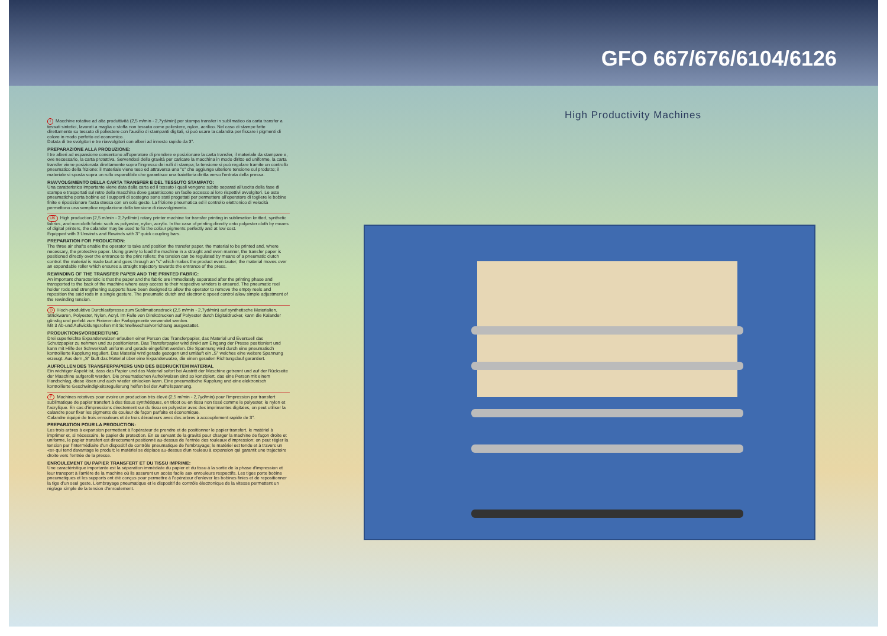GFO 667/676/6104/6126
High Productivity Machines
I Macchine rotative ad alta produttività (2,5 m/min - 2,7yd/min) per stampa transfer in sublimatico da carta transfer a tessuti sintetici, lavorati a maglia o stoffa non tessuta come poliestere, nylon, acrilico. Nel caso di stampe fatte direttamente su tessuto di poliestere con l'ausilio di stampanti digitali, si può usare la calandra per fissare i pigmenti di colore in modo perfetto ed economico.
Dotata di tre svolgitori e tre riavvolgitori con alberi ad innesto rapido da 3".
PREPARAZIONE ALLA PRODUZIONE:
I tre alberi ad espansione consentono all'operatore di prendere e posizionare la carta transfer, il materiale da stampare e, ove necessario, la carta protettiva. Servendosi della gravità per caricare la macchina in modo diritto ed uniforme, la carta transfer viene posizionata direttamente sopra l'ingresso dei rulli di stampa; la tensione si può regolare tramite un controllo pneumatico della frizione: il materiale viene teso ed attraversa una "s" che aggiunge ulteriore tensione sul prodotto; il materiale si sposta sopra un rullo espandibile che garantisce una traiettoria diritta verso l'entrata della pressa.
RIAVVOLGIMENTO DELLA CARTA TRANSFER E DEL TESSUTO STAMPATO:
Una caratteristica importante viene data dalla carta ed il tessuto i quali vengono subito separati all'uscita della fase di stampa e trasportati sul retro della macchina dove garantiscono un facile accesso ai loro rispettivi avvolgitori. Le aste pneumatiche porta bobine ed i supporti di sostegno sono stati progettati per permettere all'operatore di togliere le bobine finite e riposizionare l'asta stessa con un solo gesto. La frizione pneumatica ed il controllo elettronico di velocità permettono una semplice regolazione della tensione di riavvolgimento.
UK High production (2,5 m/min - 2,7yd/min) rotary printer machine for transfer printing in sublimation knitted, synthetic fabrics, and non-cloth fabric such as polyester, nylon, acrylic. In the case of printing directly onto polyester cloth by means of digital printers, the calander may be used to fix the colour pigments perfectly and at low cost.
Equipped with 3 Unwinds and Rewinds with 3" quick coupling bars.
PREPARATION FOR PRODUCTION:
The three air shafts enable the operator to take and position the transfer paper, the material to be printed and, where necessary, the protective paper. Using gravity to load the machine in a straight and even manner, the transfer paper is positioned directly over the entrance to the print rollers; the tension can be regulated by means of a pneumatic clutch control: the material is made taut and goes through an "s" which makes the product even tauter; the material moves over an expandable roller which ensures a straight trajectory towards the entrance of the press.
REWINDING OF THE TRANSFER PAPER AND THE PRINTED FABRIC:
An important characteristic is that the paper and the fabric are immediately separated after the printing phase and transported to the back of the machine where easy access to their respective winders is ensured. The pneumatic reel holder rods and strengthening supports have been designed to allow the operator to remove the empty reels and reposition the said rods in a single gesture. The pneumatic clutch and electronic speed control allow simple adjustment of the rewinding tension.
D Hoch-produktive Durchlaufpresse zum Sublimationsdruck (2,5 m/min - 2,7yd/min) auf synthetische Materialien, Strickwaren, Polyester, Nylon, Acryl. Im Falle von Direktdrucken auf Polyester durch Digitaldrucker, kann die Kalander günstig und perfekt zum Fixieren der Farbpigmente verwendet werden.
Mit 3 Ab-und Aufwicklungsrollen mit Schnellwechselvorrichtung ausgestattet.
PRODUKTIONSVORBEREITUNG
Drei superleichte Expanderwalzen erlauben einer Person das Transferpapier, das Material und Eventuell das Schutzpapier zu nehmen und zu positionieren. Das Transferpapier wird direkt am Eingang der Presse positioniert und kann mit Hilfe der Schwerkraft uniform und gerade eingeführt werden. Die Spannung wird durch eine pneumatisch kontrollierte Kupplung reguliert. Das Material wird gerade gezogen und umläuft ein „S" welches eine weitere Spannung erzeugt. Aus dem „S" läuft das Material über eine Expanderwalze, die einen geraden Richtungslauf garantiert.
AUFROLLEN DES TRANSFERPAPIERS UND DES BEDRUCKTEM MATERIAL
Ein wichtiger Aspekt ist, dass das Papier und das Material sofort bei Austritt der Maschine getrennt und auf der Rückseite der Maschine aufgerollt werden. Die pneumatischen Aufrollwalzen sind so konzipiert, das eine Person mit einem Handschlag, diese lösen und auch wieder einlocken kann. Eine pneumatische Kupplung und eine elektronisch kontrollierte Geschwindigkeitsregulierung helfen bei der Aufrollspannung.
F Machines rotatives pour avoire un production très élevé (2,5 m/min - 2,7yd/min) pour l'impression par transfert sublimatique de papier transfert à des tissus synthétiques, en tricot ou en tissu non tissé comme le polyester, le nylon et l'acrylique. En cas d'impressions directement sur du tissu en polyester avec des imprimantes digitales, on peut utiliser la calandre pour fixer les pigments de couleur de façon parfaite et économique.
Calandre équipé de trois enrouleurs et de trois dérouleurs avec des arbres à accouplement rapide de 3".
PREPARATION POUR LA PRODUCTION:
Les trois arbres à expansion permettent à l'opérateur de prendre et de positionner le papier transfert, le matériel à imprimer et, si nécessaire, le papier de protection. En se servant de la gravité pour charger la machine de façon droite et uniforme, le papier transfert est directement positionné au-dessus de l'entrée des rouleaux d'impression; on peut régler la tension par l'intermédiaire d'un dispositif de contrôle pneumatique de l'embrayage; le matériel est tendu et à travers un «s» qui tend davantage le produit; le matériel se déplace au-dessus d'un rouleau à expansion qui garantit une trajectoire droite vers l'entrée de la presse.
ENROULEMENT DU PAPIER TRANSFERT ET DU TISSU IMPRIME:
Une caractéristique importante est la séparation immédiate du papier et du tissu à la sortie de la phase d'impression et leur transport à l'arrière de la machine où ils assurent un accès facile aux enrouleurs respectifs. Les tiges porte bobine pneumatiques et les supports ont été conçus pour permettre à l'opérateur d'enlever les bobines finies et de repositionner la tige d'un seul geste. L'embrayage pneumatique et le dispositif de contrôle électronique de la vitesse permettent un réglage simple de la tension d'enroulement.